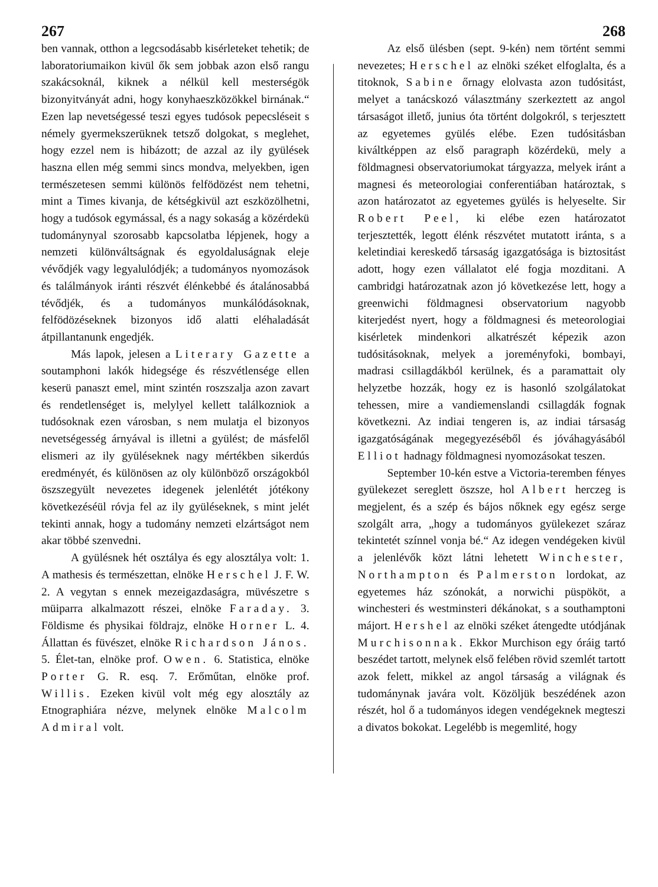267 268
ben vannak, otthon a legcsodásabb kisérleteket tehetik; de laboratoriumaikon kivül ők sem jobbak azon első rangu szakácsoknál, kiknek a nélkül kell mesterségök bizonyitványát adni, hogy konyhaeszközökkel birnának.“ Ezen lap nevetségessé teszi egyes tudósok pepecsléseit s némely gyermekszerüknek tetsző dolgokat, s meglehet, hogy ezzel nem is hibázott; de azzal az ily gyülések haszna ellen még semmi sincs mondva, melyekben, igen természetesen semmi különös felfödözést nem tehetni, mint a Times kivanja, de kétségkivül azt eszközölhetni, hogy a tudósok egymással, és a nagy sokaság a közérdekü tudománynyal szorosabb kapcsolatba lépjenek, hogy a nemzeti különváltságnak és egyoldaluságnak eleje vévődjék vagy legyalulódjék; a tudományos nyomozások és találmányok iránti részvét élénkebbé és átalánosabbá tévődjék, és a tudományos munkálódásoknak, felfödözéseknek bizonyos idő alatti eléhaladását átpillantanunk engedjék.
Más lapok, jelesen a Literary Gazette a soutamphoni lakók hidegsége és részvétlensége ellen keserü panaszt emel, mint szintén roszszalja azon zavart és rendetlenséget is, melylyel kellett találkozniok a tudósoknak ezen városban, s nem mulatja el bizonyos nevetségesség árnyával is illetni a gyülést; de másfelől elismeri az ily gyüléseknek nagy mértékben sikerdús eredményét, és különösen az oly különböző országokból öszszegyült nevezetes idegenek jelenlétét jótékony következéséül róvja fel az ily gyüléseknek, s mint jelét tekinti annak, hogy a tudomány nemzeti elzártságot nem akar többé szenvedni.
A gyülésnek hét osztálya és egy alosztálya volt: 1. A mathesis és természettan, elnöke Herschel J. F. W. 2. A vegytan s ennek mezeigazdaságra, müvészetre s müiparra alkalmazott részei, elnöke Faraday. 3. Földisme és physikai földrajz, elnöke Horner L. 4. Állattan és füvészet, elnöke Richardson János. 5. Élet-tan, elnöke prof. Owen. 6. Statistica, elnöke Porter G. R. esq. 7. Erőműtan, elnöke prof. Willis. Ezeken kivül volt még egy alosztály az Etnographiára nézve, melynek elnöke Malcolm Admiral volt.
Az első ülésben (sept. 9-kén) nem történt semmi nevezetes; Herschel az elnöki széket elfoglalta, és a titoknok, Sabine őrnagy elolvasta azon tudósitást, melyet a tanácskozó választmány szerkeztett az angol társaságot illető, junius óta történt dolgokról, s terjesztett az egyetemes gyülés elébe. Ezen tudósitásban kiváltképpen az első paragraph közérdekü, mely a földmagnesi observatoriumokat tárgyazza, melyek iránt a magnesi és meteorologiai conferentiában határoztak, s azon határozatot az egyetemes gyülés is helyeselte. Sir Robert Peel, ki elébe ezen határozatot terjesztették, legott élénk részvétet mutatott iránta, s a keletindiai kereskedő társaság igazgatósága is biztositást adott, hogy ezen vállalatot elé fogja mozditani. A cambridgi határozatnak azon jó következése lett, hogy a greenwichi földmagnesi observatorium nagyobb kiterjedést nyert, hogy a földmagnesi és meteorologiai kisérletek mindenkori alkatrészét képezik azon tudósitásoknak, melyek a joreményfoki, bombayi, madrasi csillagdákból kerülnek, és a paramattait oly helyzetbe hozzák, hogy ez is hasonló szolgálatokat tehessen, mire a vandiemenslandi csillagdák fognak következni. Az indiai tengeren is, az indiai társaság igazgatóságának megegyezéséből és jóváhagyásából Elliot hadnagy földmagnesi nyomozásokat teszen.
September 10-kén estve a Victoria-teremben fényes gyülekezet sereglett öszsze, hol Albert herczeg is megjelent, és a szép és bájos nőknek egy egész serge szolgált arra, „hogy a tudományos gyülekezet száraz tekintetét színnel vonja bé.“ Az idegen vendégeken kivül a jelenlévők közt látni lehetett Winchester, Northampton és Palmerston lordokat, az egyetemes ház szónokát, a norwichi püspököt, a winchesteri és westminsteri dékánokat, s a southamptoni májort. Hershel az elnöki széket átengedte utódjának Murchisonnak. Ekkor Murchison egy óráig tartó beszédet tartott, melynek első felében rövid szemlét tartott azok felett, mikkel az angol társaság a világnak és tudománynak javára volt. Közöljük beszédének azon részét, hol ő a tudományos idegen vendégeknek megteszi a divatos bokokat. Legelébb is megemlité, hogy